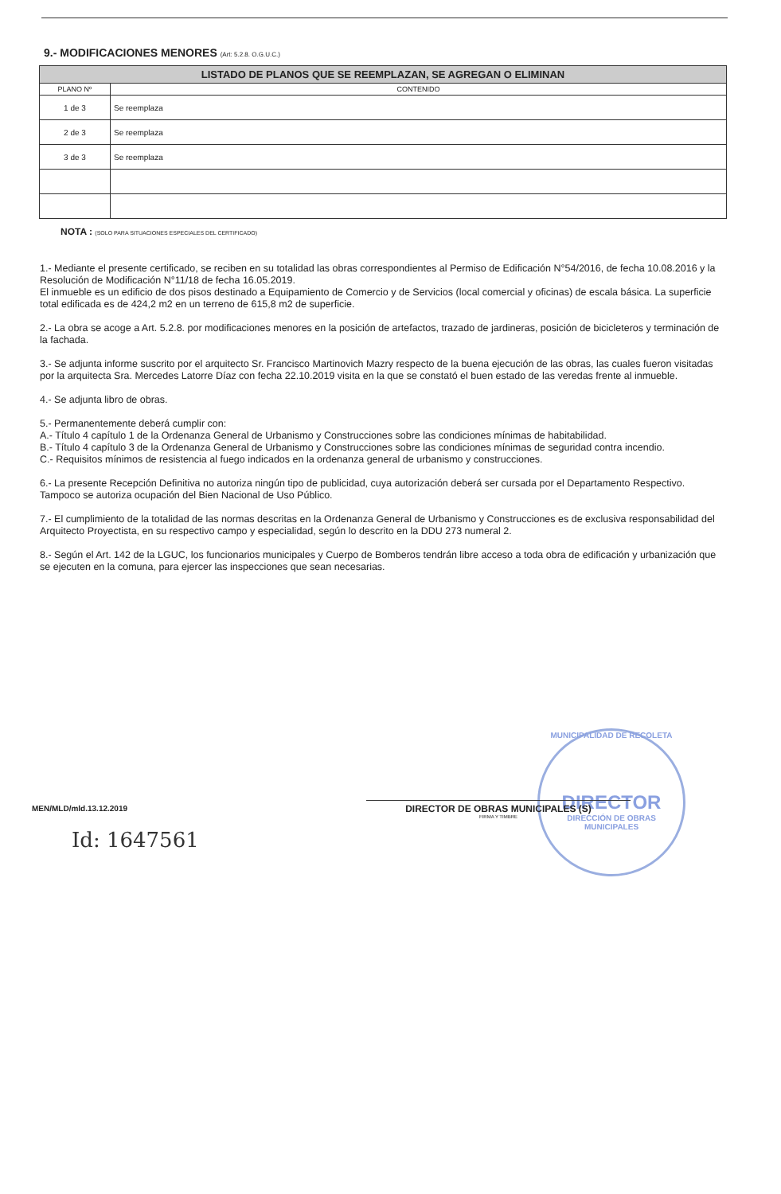9.- MODIFICACIONES MENORES (Art: 5.2.8. O.G.U.C.)
| LISTADO DE PLANOS QUE SE REEMPLAZAN, SE AGREGAN O ELIMINAN | |
| --- | --- |
| PLANO Nº | CONTENIDO |
| 1 de 3 | Se reemplaza |
| 2 de 3 | Se reemplaza |
| 3 de 3 | Se reemplaza |
NOTA : (SOLO PARA SITUACIONES ESPECIALES DEL CERTIFICADO)
1.- Mediante el presente certificado, se reciben en su totalidad las obras correspondientes al Permiso de Edificación N°54/2016, de fecha 10.08.2016 y la Resolución de Modificación N°11/18 de fecha 16.05.2019.
El inmueble es un edificio de dos pisos destinado a Equipamiento de Comercio y de Servicios (local comercial y oficinas) de escala básica. La superficie total edificada es de 424,2 m2 en un terreno de 615,8 m2 de superficie.
2.- La obra se acoge a Art. 5.2.8. por modificaciones menores en la posición de artefactos, trazado de jardineras, posición de bicicleteros y terminación de la fachada.
3.- Se adjunta informe suscrito por el arquitecto Sr. Francisco Martinovich Mazry respecto de la buena ejecución de las obras, las cuales fueron visitadas por la arquitecta Sra. Mercedes Latorre Díaz con fecha 22.10.2019 visita en la que se constató el buen estado de las veredas frente al inmueble.
4.- Se adjunta libro de obras.
5.- Permanentemente deberá cumplir con:
A.- Título 4 capítulo 1 de la Ordenanza General de Urbanismo y Construcciones sobre las condiciones mínimas de habitabilidad.
B.- Título 4 capítulo 3 de la Ordenanza General de Urbanismo y Construcciones sobre las condiciones mínimas de seguridad contra incendio.
C.- Requisitos mínimos de resistencia al fuego indicados en la ordenanza general de urbanismo y construcciones.
6.- La presente Recepción Definitiva no autoriza ningún tipo de publicidad, cuya autorización deberá ser cursada por el Departamento Respectivo. Tampoco se autoriza ocupación del Bien Nacional de Uso Público.
7.- El cumplimiento de la totalidad de las normas descritas en la Ordenanza General de Urbanismo y Construcciones es de exclusiva responsabilidad del Arquitecto Proyectista, en su respectivo campo y especialidad, según lo descrito en la DDU 273 numeral 2.
8.- Según el Art. 142 de la LGUC, los funcionarios municipales y Cuerpo de Bomberos tendrán libre acceso a toda obra de edificación y urbanización que se ejecuten en la comuna, para ejercer las inspecciones que sean necesarias.
MUNICIPALIDAD DE RECOLETA
DIRECTOR
DIRECCIÓN DE OBRAS MUNICIPALES
MEN/MLD/mld.13.12.2019
Id: 1647561
DIRECTOR DE OBRAS MUNICIPALES (S)
FIRMA Y TIMBRE